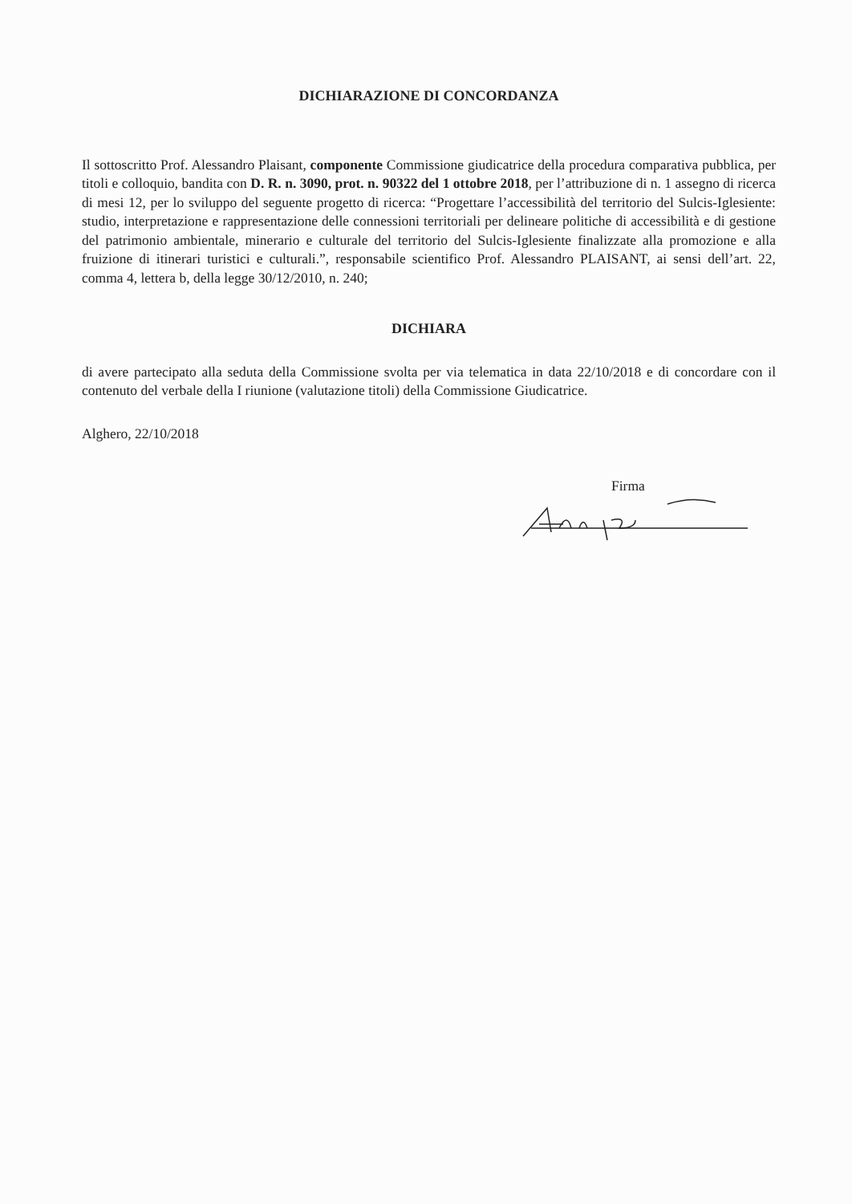DICHIARAZIONE DI CONCORDANZA
Il sottoscritto Prof. Alessandro Plaisant, componente Commissione giudicatrice della procedura comparativa pubblica, per titoli e colloquio, bandita con D. R. n. 3090, prot. n. 90322 del 1 ottobre 2018, per l’attribuzione di n. 1 assegno di ricerca di mesi 12, per lo sviluppo del seguente progetto di ricerca: “Progettare l’accessibilità del territorio del Sulcis-Iglesiente: studio, interpretazione e rappresentazione delle connessioni territoriali per delineare politiche di accessibilità e di gestione del patrimonio ambientale, minerario e culturale del territorio del Sulcis-Iglesiente finalizzate alla promozione e alla fruizione di itinerari turistici e culturali.”, responsabile scientifico Prof. Alessandro PLAISANT, ai sensi dell’art. 22, comma 4, lettera b, della legge 30/12/2010, n. 240;
DICHIARA
di avere partecipato alla seduta della Commissione svolta per via telematica in data 22/10/2018 e di concordare con il contenuto del verbale della I riunione (valutazione titoli) della Commissione Giudicatrice.
Alghero, 22/10/2018
Firma